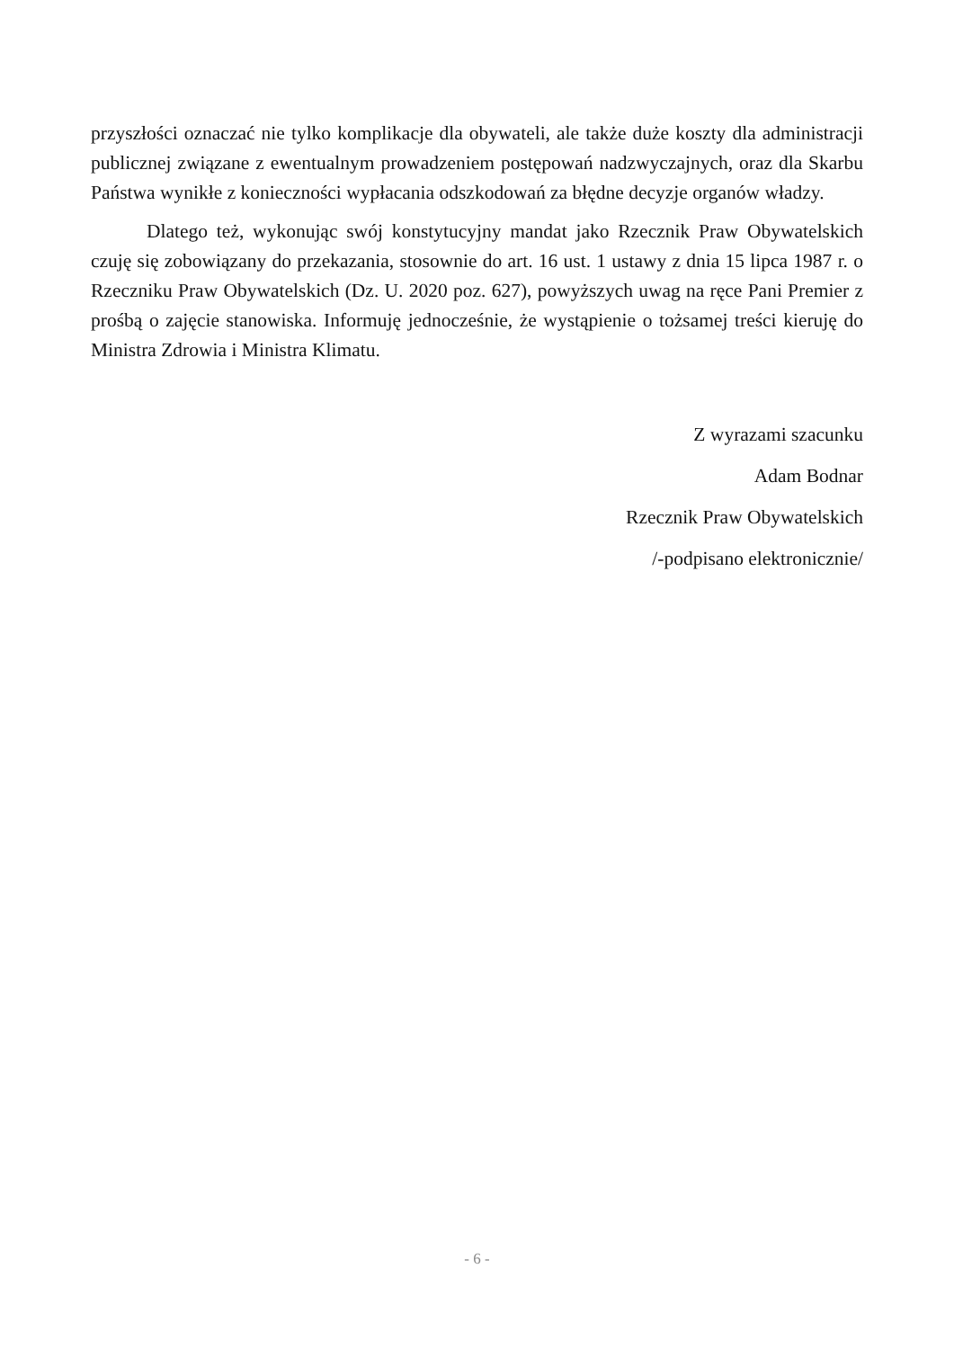przyszłości oznaczać nie tylko komplikacje dla obywateli, ale także duże koszty dla administracji publicznej związane z ewentualnym prowadzeniem postępowań nadzwyczajnych, oraz dla Skarbu Państwa wynikłe z konieczności wypłacania odszkodowań za błędne decyzje organów władzy.
Dlatego też, wykonując swój konstytucyjny mandat jako Rzecznik Praw Obywatelskich czuję się zobowiązany do przekazania, stosownie do art. 16 ust. 1 ustawy z dnia 15 lipca 1987 r. o Rzeczniku Praw Obywatelskich (Dz. U. 2020 poz. 627), powyższych uwag na ręce Pani Premier z prośbą o zajęcie stanowiska. Informuję jednocześnie, że wystąpienie o tożsamej treści kieruję do Ministra Zdrowia i Ministra Klimatu.
Z wyrazami szacunku
Adam Bodnar
Rzecznik Praw Obywatelskich
/-podpisano elektronicznie/
- 6 -